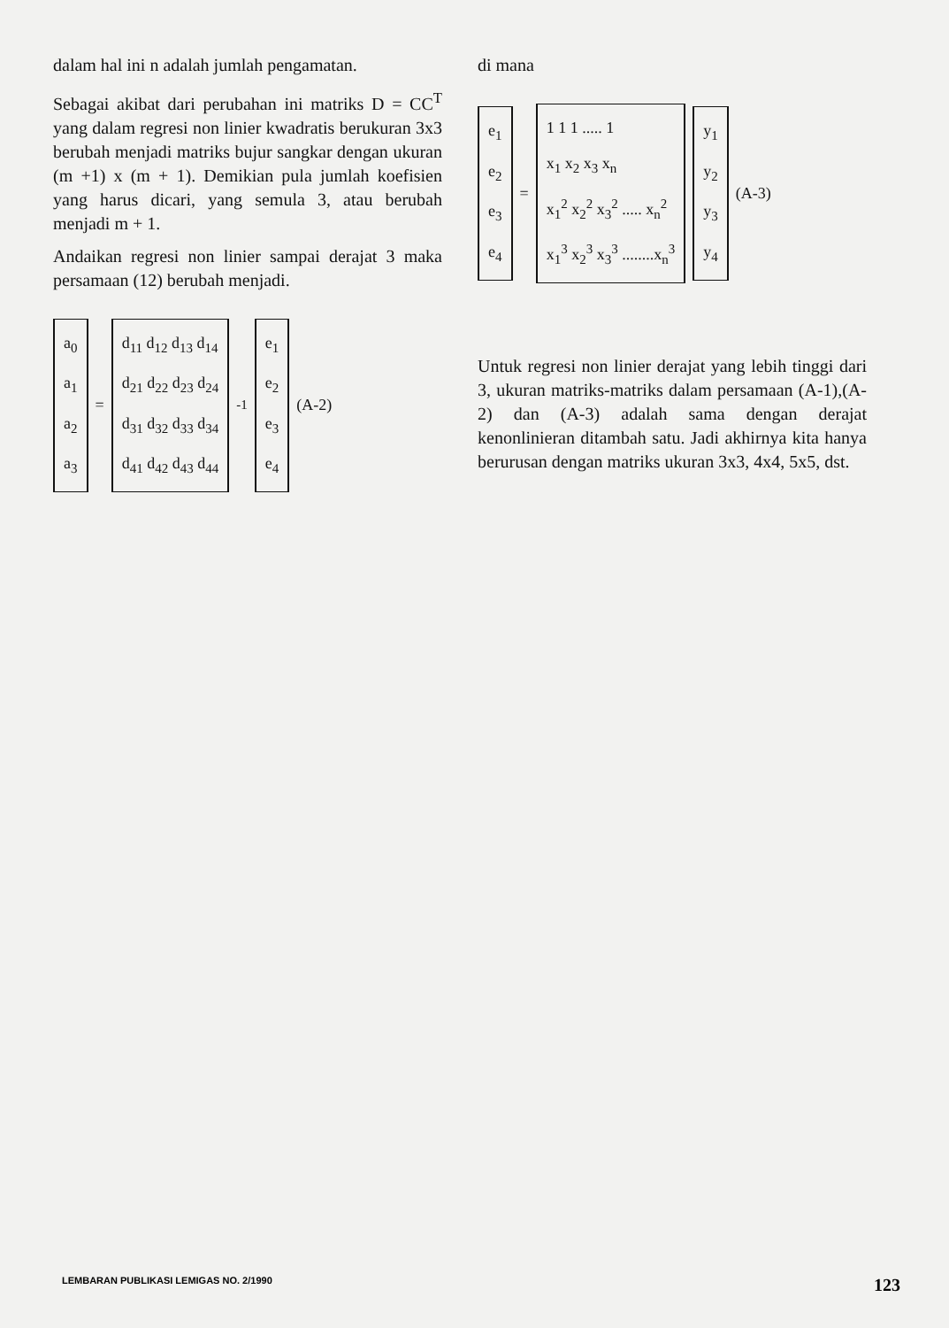dalam hal ini n adalah jumlah pengamatan.
Sebagai akibat dari perubahan ini matriks D = CC<sup>T</sup> yang dalam regresi non linier kwadratis berukuran 3x3 berubah menjadi matriks bujur sangkar dengan ukuran (m +1) x (m + 1). Demikian pula jumlah koefisien yang harus dicari, yang semula 3, atau berubah menjadi m + 1.
Andaikan regresi non linier sampai derajat 3 maka persamaan (12) berubah menjadi.
a<sub>0</sub>
a<sub>1</sub>
a<sub>2</sub>
a<sub>3</sub>
=
d<sub>11</sub> d<sub>12</sub> d<sub>13</sub> d<sub>14</sub>
d<sub>21</sub> d<sub>22</sub> d<sub>23</sub> d<sub>24</sub>
d<sub>31</sub> d<sub>32</sub> d<sub>33</sub> d<sub>34</sub>
d<sub>41</sub> d<sub>42</sub> d<sub>43</sub> d<sub>44</sub>
<sup>-1</sup>
e<sub>1</sub>
e<sub>2</sub>
e<sub>3</sub>
e<sub>4</sub>
(A-2)
di mana
e<sub>1</sub>
e<sub>2</sub>
e<sub>3</sub>
e<sub>4</sub>
=
1 1 1 ..... 1
x<sub>1</sub> x<sub>2</sub> x<sub>3</sub> x<sub>n</sub>
x<sub>1</sub><sup>2</sup> x<sub>2</sub><sup>2</sup> x<sub>3</sub><sup>2</sup> ..... x<sub>n</sub><sup>2</sup>
x<sub>1</sub><sup>3</sup> x<sub>2</sub><sup>3</sup> x<sub>3</sub><sup>3</sup> ........x<sub>n</sub><sup>3</sup>
y<sub>1</sub>
y<sub>2</sub>
y<sub>3</sub>
y<sub>4</sub>
(A-3)
Untuk regresi non linier derajat yang lebih tinggi dari 3, ukuran matriks-matriks dalam persamaan (A-1),(A-2) dan (A-3) adalah sama dengan derajat kenonlinieran ditambah satu. Jadi akhirnya kita hanya berurusan dengan matriks ukuran 3x3, 4x4, 5x5, dst.
LEMBARAN PUBLIKASI LEMIGAS NO. 2/1990 123